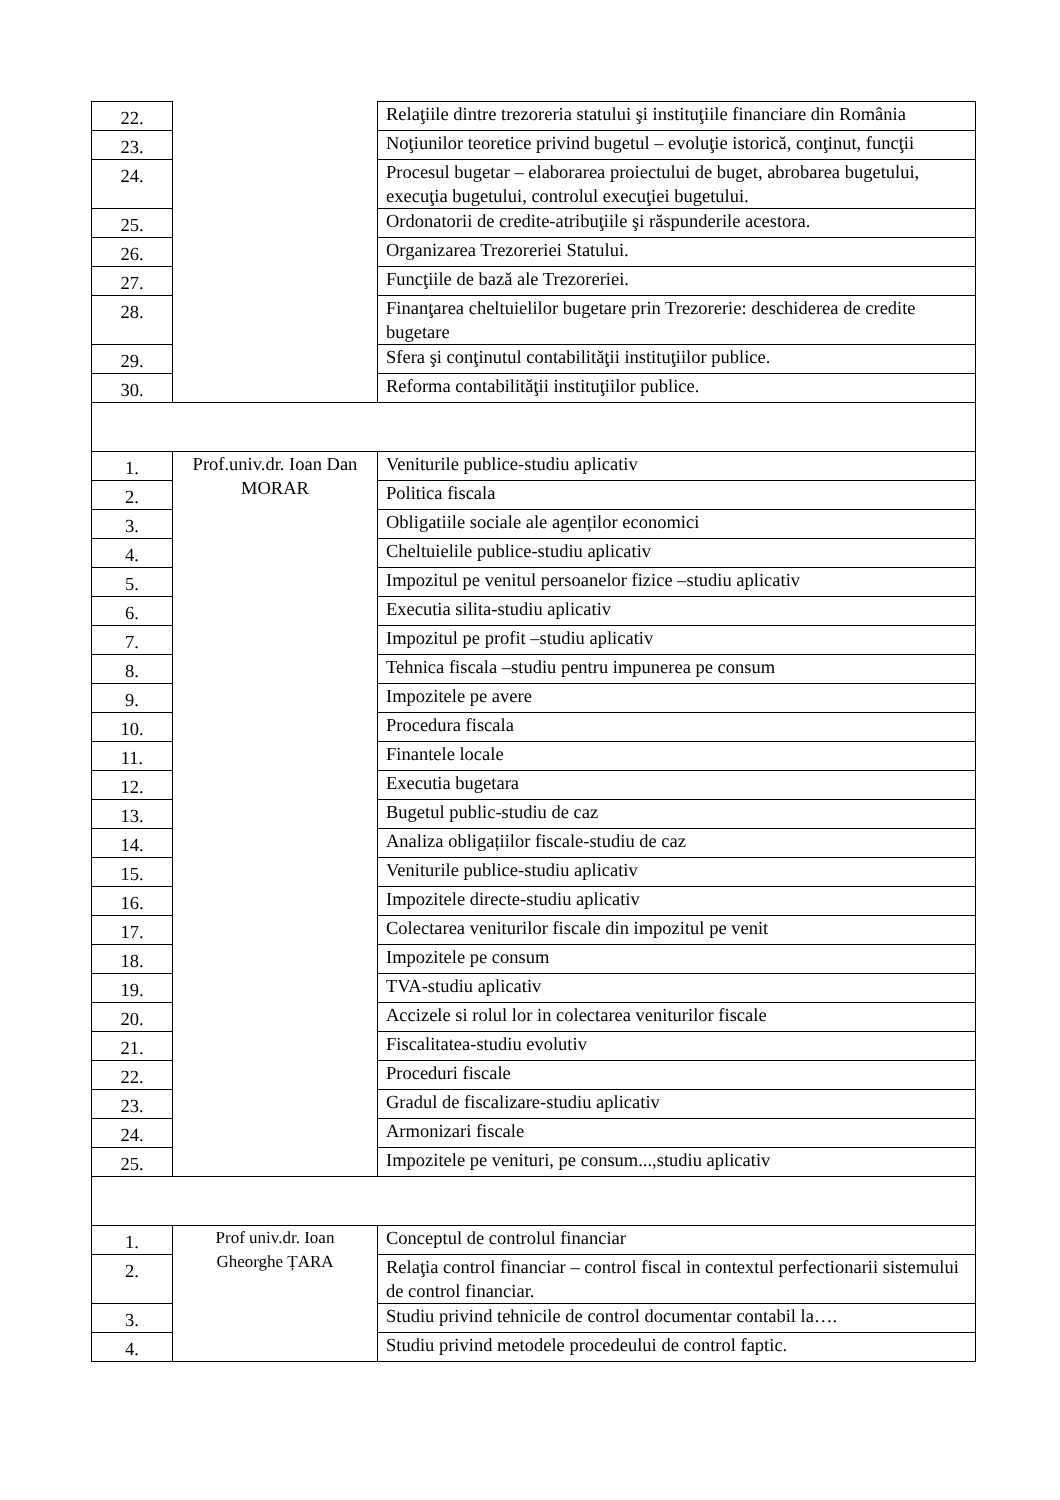| 22. | | Relaţiile dintre trezoreria statului şi instituţiile financiare din România |
| 23. | | Noţiunilor teoretice privind bugetul – evoluţie istorică, conţinut, funcţii |
| 24. | | Procesul bugetar – elaborarea proiectului de buget, abrobarea bugetului, execuţia bugetului, controlul execuţiei bugetului. |
| 25. | | Ordonatorii de credite-atribuţiile şi răspunderile acestora. |
| 26. | | Organizarea Trezoreriei Statului. |
| 27. | | Funcţiile de bază ale Trezoreriei. |
| 28. | | Finanţarea cheltuielilor bugetare prin Trezorerie: deschiderea de credite bugetare |
| 29. | | Sfera şi conţinutul contabilităţii instituţiilor publice. |
| 30. | | Reforma contabilităţii instituţiilor publice. |
| 1. | Prof.univ.dr. Ioan Dan MORAR | Veniturile publice-studiu aplicativ |
| 2. | | Politica fiscala |
| 3. | | Obligatiile sociale ale agenților economici |
| 4. | | Cheltuielile publice-studiu aplicativ |
| 5. | | Impozitul pe venitul persoanelor fizice –studiu aplicativ |
| 6. | | Executia silita-studiu aplicativ |
| 7. | | Impozitul pe profit –studiu aplicativ |
| 8. | | Tehnica fiscala –studiu pentru impunerea pe consum |
| 9. | | Impozitele pe avere |
| 10. | | Procedura fiscala |
| 11. | | Finantele locale |
| 12. | | Executia bugetara |
| 13. | | Bugetul public-studiu de caz |
| 14. | | Analiza obligațiilor fiscale-studiu de caz |
| 15. | | Veniturile publice-studiu aplicativ |
| 16. | | Impozitele directe-studiu aplicativ |
| 17. | | Colectarea veniturilor fiscale din impozitul pe venit |
| 18. | | Impozitele pe consum |
| 19. | | TVA-studiu aplicativ |
| 20. | | Accizele si rolul lor in colectarea veniturilor fiscale |
| 21. | | Fiscalitatea-studiu evolutiv |
| 22. | | Proceduri fiscale |
| 23. | | Gradul de fiscalizare-studiu aplicativ |
| 24. | | Armonizari fiscale |
| 25. | | Impozitele pe venituri, pe consum...,studiu aplicativ |
| 1. | Prof univ.dr. Ioan Gheorghe ȚARA | Conceptul de controlul financiar |
| 2. | | Relaţia control financiar – control fiscal in contextul perfectionarii sistemului de control financiar. |
| 3. | | Studiu privind tehnicile de control documentar contabil la…. |
| 4. | | Studiu privind metodele procedeului de control faptic. |